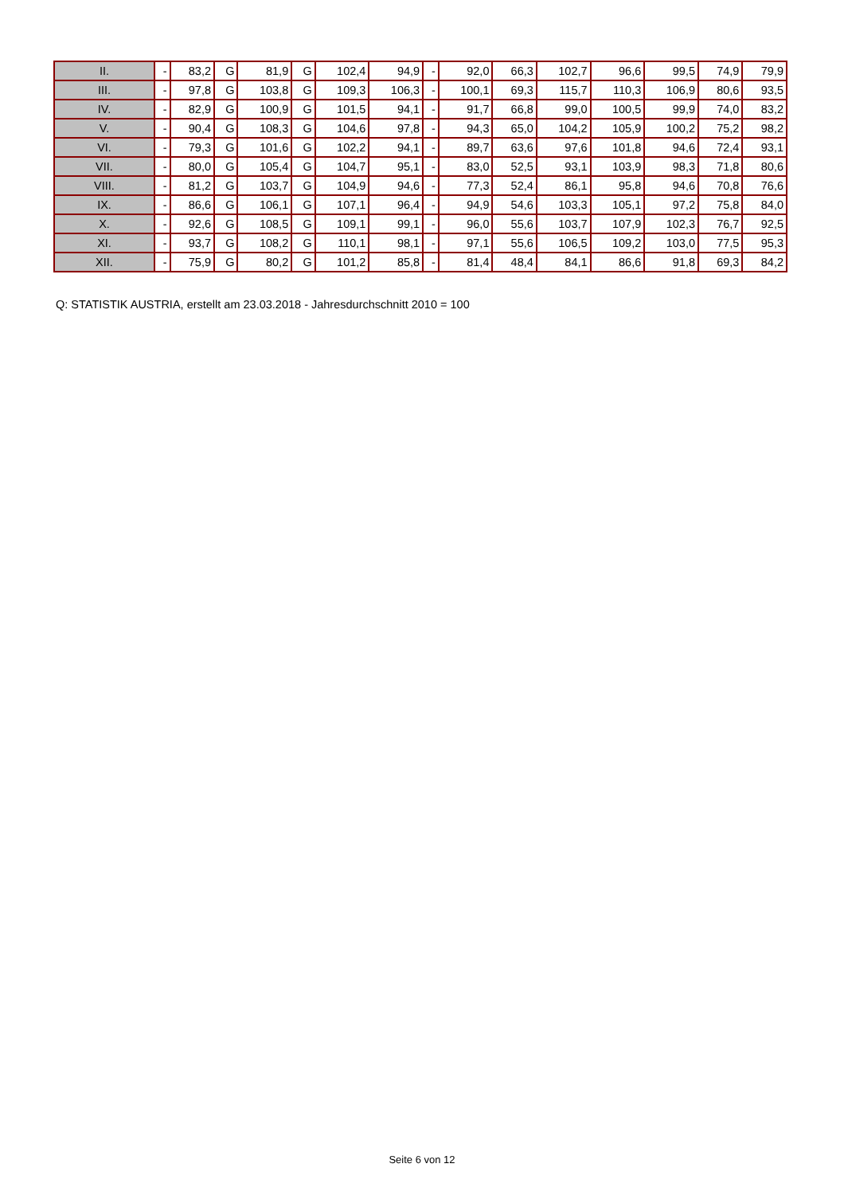| II. | - | 83,2 | G | 81,9 | G | 102,4 | 94,9 | - | 92,0 | 66,3 | 102,7 | 96,6 | 99,5 | 74,9 | 79,9 |
| III. | - | 97,8 | G | 103,8 | G | 109,3 | 106,3 | - | 100,1 | 69,3 | 115,7 | 110,3 | 106,9 | 80,6 | 93,5 |
| IV. | - | 82,9 | G | 100,9 | G | 101,5 | 94,1 | - | 91,7 | 66,8 | 99,0 | 100,5 | 99,9 | 74,0 | 83,2 |
| V. | - | 90,4 | G | 108,3 | G | 104,6 | 97,8 | - | 94,3 | 65,0 | 104,2 | 105,9 | 100,2 | 75,2 | 98,2 |
| VI. | - | 79,3 | G | 101,6 | G | 102,2 | 94,1 | - | 89,7 | 63,6 | 97,6 | 101,8 | 94,6 | 72,4 | 93,1 |
| VII. | - | 80,0 | G | 105,4 | G | 104,7 | 95,1 | - | 83,0 | 52,5 | 93,1 | 103,9 | 98,3 | 71,8 | 80,6 |
| VIII. | - | 81,2 | G | 103,7 | G | 104,9 | 94,6 | - | 77,3 | 52,4 | 86,1 | 95,8 | 94,6 | 70,8 | 76,6 |
| IX. | - | 86,6 | G | 106,1 | G | 107,1 | 96,4 | - | 94,9 | 54,6 | 103,3 | 105,1 | 97,2 | 75,8 | 84,0 |
| X. | - | 92,6 | G | 108,5 | G | 109,1 | 99,1 | - | 96,0 | 55,6 | 103,7 | 107,9 | 102,3 | 76,7 | 92,5 |
| XI. | - | 93,7 | G | 108,2 | G | 110,1 | 98,1 | - | 97,1 | 55,6 | 106,5 | 109,2 | 103,0 | 77,5 | 95,3 |
| XII. | - | 75,9 | G | 80,2 | G | 101,2 | 85,8 | - | 81,4 | 48,4 | 84,1 | 86,6 | 91,8 | 69,3 | 84,2 |
Q: STATISTIK AUSTRIA, erstellt am 23.03.2018 - Jahresdurchschnitt 2010 = 100
Seite 6 von 12